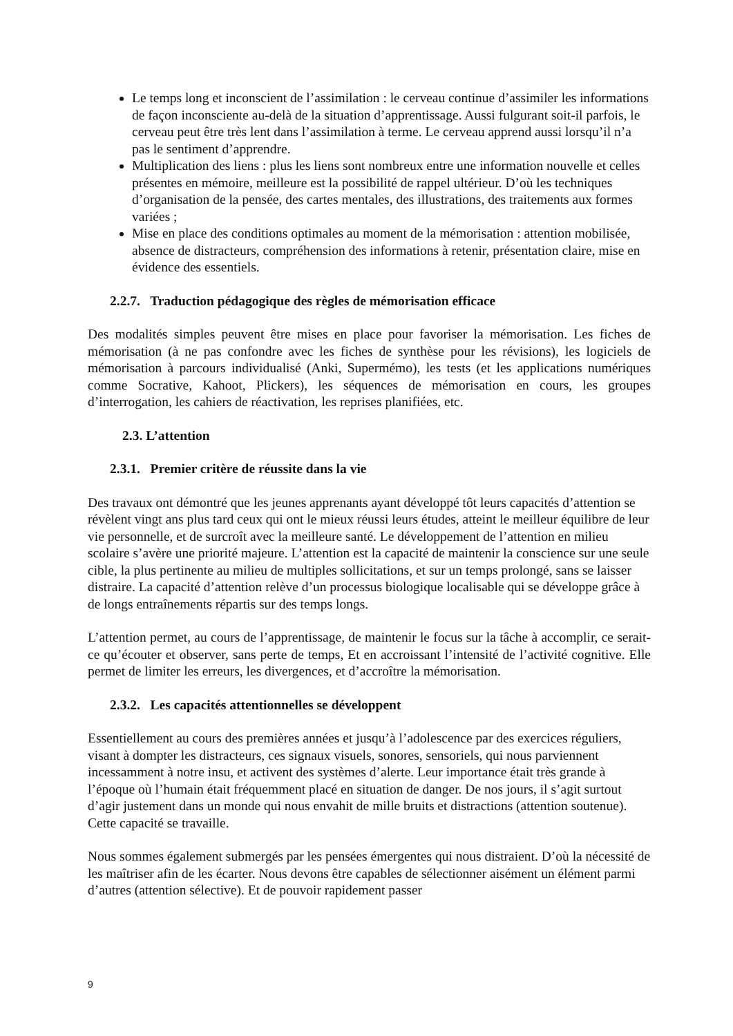Le temps long et inconscient de l’assimilation : le cerveau continue d’assimiler les informations de façon inconsciente au-delà de la situation d’apprentissage. Aussi fulgurant soit-il parfois, le cerveau peut être très lent dans l’assimilation à terme. Le cerveau apprend aussi lorsqu’il n’a pas le sentiment d’apprendre.
Multiplication des liens : plus les liens sont nombreux entre une information nouvelle et celles présentes en mémoire, meilleure est la possibilité de rappel ultérieur. D’où les techniques d’organisation de la pensée, des cartes mentales, des illustrations, des traitements aux formes variées ;
Mise en place des conditions optimales au moment de la mémorisation : attention mobilisée, absence de distracteurs, compréhension des informations à retenir, présentation claire, mise en évidence des essentiels.
2.2.7. Traduction pédagogique des règles de mémorisation efficace
Des modalités simples peuvent être mises en place pour favoriser la mémorisation. Les fiches de mémorisation (à ne pas confondre avec les fiches de synthèse pour les révisions), les logiciels de mémorisation à parcours individualisé (Anki, Supermémo), les tests (et les applications numériques comme Socrative, Kahoot, Plickers), les séquences de mémorisation en cours, les groupes d’interrogation, les cahiers de réactivation, les reprises planifiées, etc.
2.3. L’attention
2.3.1. Premier critère de réussite dans la vie
Des travaux ont démontré que les jeunes apprenants ayant développé tôt leurs capacités d’attention se révèlent vingt ans plus tard ceux qui ont le mieux réussi leurs études, atteint le meilleur équilibre de leur vie personnelle, et de surcroît avec la meilleure santé. Le développement de l’attention en milieu scolaire s’avère une priorité majeure. L’attention est la capacité de maintenir la conscience sur une seule cible, la plus pertinente au milieu de multiples sollicitations, et sur un temps prolongé, sans se laisser distraire. La capacité d’attention relève d’un processus biologique localisable qui se développe grâce à de longs entraînements répartis sur des temps longs.
L’attention permet, au cours de l’apprentissage, de maintenir le focus sur la tâche à accomplir, ce serait-ce qu’écouter et observer, sans perte de temps, Et en accroissant l’intensité de l’activité cognitive. Elle permet de limiter les erreurs, les divergences, et d’accroître la mémorisation.
2.3.2. Les capacités attentionnelles se développent
Essentiellement au cours des premières années et jusqu’à l’adolescence par des exercices réguliers, visant à dompter les distracteurs, ces signaux visuels, sonores, sensoriels, qui nous parviennent incessamment à notre insu, et activent des systèmes d’alerte. Leur importance était très grande à l’époque où l’humain était fréquemment placé en situation de danger. De nos jours, il s’agit surtout d’agir justement dans un monde qui nous envahit de mille bruits et distractions (attention soutenue). Cette capacité se travaille.
Nous sommes également submergés par les pensées émergentes qui nous distraient. D’où la nécessité de les maîtriser afin de les écarter. Nous devons être capables de sélectionner aisément un élément parmi d’autres (attention sélective). Et de pouvoir rapidement passer
9